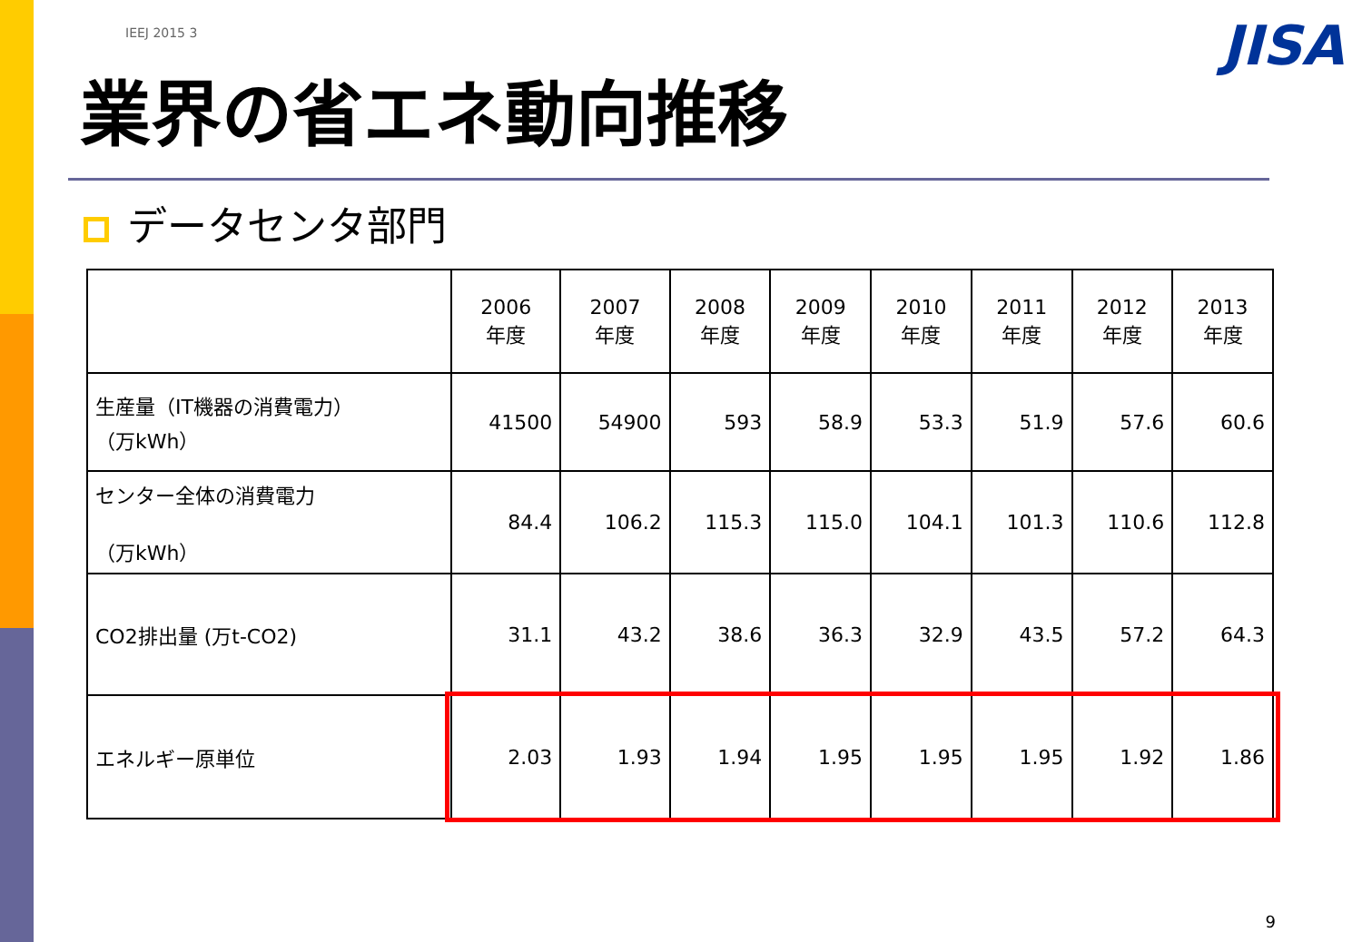IEEJ 2015 3
JISA
業界の省エネ動向推移
データセンタ部門
| | 2006 年度 | 2007 年度 | 2008 年度 | 2009 年度 | 2010 年度 | 2011 年度 | 2012 年度 | 2013 年度 |
| --- | --- | --- | --- | --- | --- | --- | --- | --- |
| 生産量（IT機器の消費電力） （万kWh） | 41500 | 54900 | 593 | 58.9 | 53.3 | 51.9 | 57.6 | 60.6 |
| センター全体の消費電力 （万kWh） | 84.4 | 106.2 | 115.3 | 115.0 | 104.1 | 101.3 | 110.6 | 112.8 |
| CO2排出量 (万t-CO2) | 31.1 | 43.2 | 38.6 | 36.3 | 32.9 | 43.5 | 57.2 | 64.3 |
| エネルギー原単位 | 2.03 | 1.93 | 1.94 | 1.95 | 1.95 | 1.95 | 1.92 | 1.86 |
9